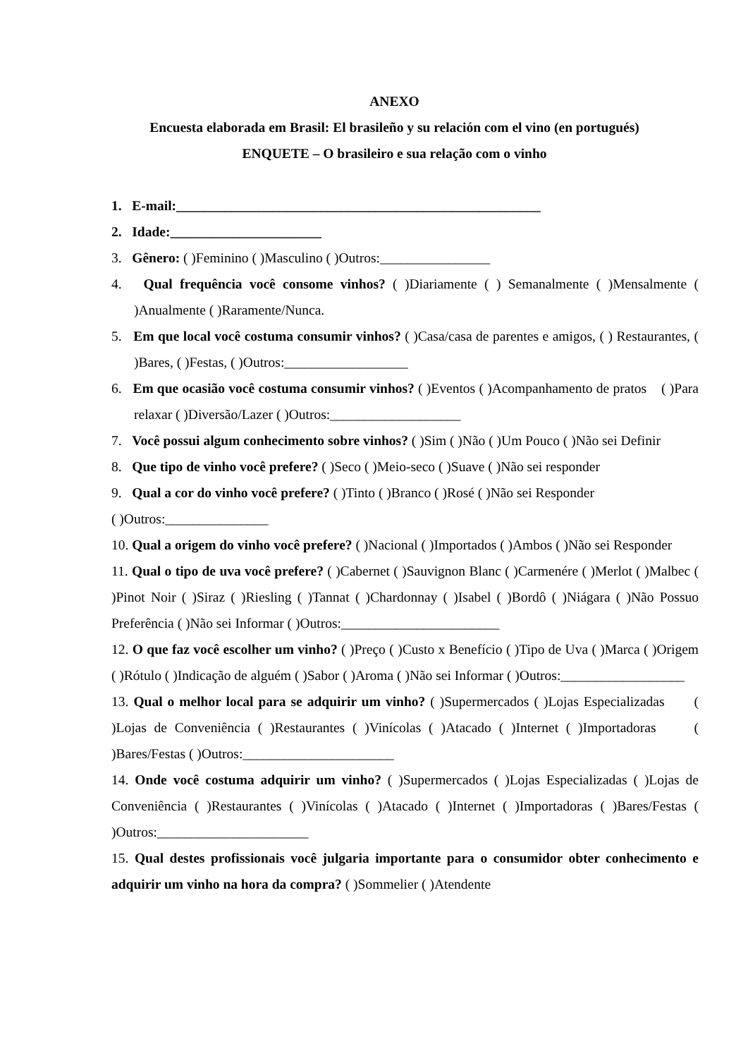ANEXO
Encuesta elaborada em Brasil: El brasileño y su relación com el vino (en portugués)
ENQUETE – O brasileiro e sua relação com o vinho
1. E-mail:_____________________________________________________
2. Idade:______________________
3. Gênero: ( )Feminino ( )Masculino ( )Outros:________________
4. Qual frequência você consome vinhos? ( )Diariamente ( ) Semanalmente ( )Mensalmente ( )Anualmente ( )Raramente/Nunca.
5. Em que local você costuma consumir vinhos? ( )Casa/casa de parentes e amigos, ( ) Restaurantes, ( )Bares, ( )Festas, ( )Outros:__________________
6. Em que ocasião você costuma consumir vinhos? ( )Eventos ( )Acompanhamento de pratos ( )Para relaxar ( )Diversão/Lazer ( )Outros:___________________
7. Você possui algum conhecimento sobre vinhos? ( )Sim ( )Não ( )Um Pouco ( )Não sei Definir
8. Que tipo de vinho você prefere? ( )Seco ( )Meio-seco ( )Suave ( )Não sei responder
9. Qual a cor do vinho você prefere? ( )Tinto ( )Branco ( )Rosé ( )Não sei Responder
( )Outros:_______________
10. Qual a origem do vinho você prefere? ( )Nacional ( )Importados ( )Ambos ( )Não sei Responder
11. Qual o tipo de uva você prefere? ( )Cabernet ( )Sauvignon Blanc ( )Carmenére ( )Merlot ( )Malbec ( )Pinot Noir ( )Siraz ( )Riesling ( )Tannat ( )Chardonnay ( )Isabel ( )Bordô ( )Niágara ( )Não Possuo Preferência ( )Não sei Informar ( )Outros:_______________________
12. O que faz você escolher um vinho? ( )Preço ( )Custo x Benefício ( )Tipo de Uva ( )Marca ( )Origem ( )Rótulo ( )Indicação de alguém ( )Sabor ( )Aroma ( )Não sei Informar ( )Outros:__________________
13. Qual o melhor local para se adquirir um vinho? ( )Supermercados ( )Lojas Especializadas ( )Lojas de Conveniência ( )Restaurantes ( )Vinícolas ( )Atacado ( )Internet ( )Importadoras ( )Bares/Festas ( )Outros:______________________
14. Onde você costuma adquirir um vinho? ( )Supermercados ( )Lojas Especializadas ( )Lojas de Conveniência ( )Restaurantes ( )Vinícolas ( )Atacado ( )Internet ( )Importadoras ( )Bares/Festas ( )Outros:______________________
15. Qual destes profissionais você julgaria importante para o consumidor obter conhecimento e adquirir um vinho na hora da compra? ( )Sommelier ( )Atendente